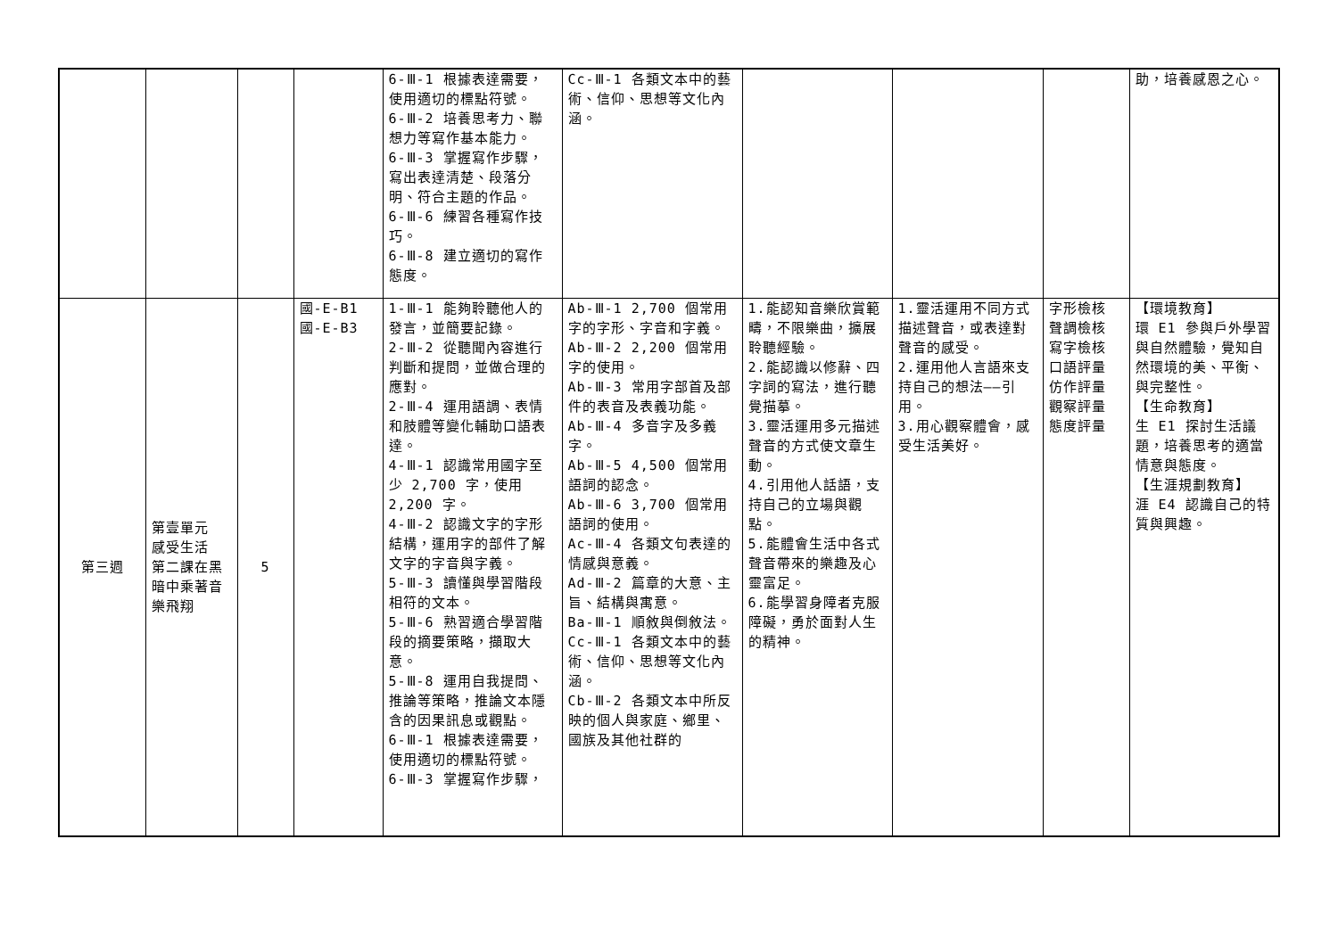| | | | | 6-Ⅲ-1 根據表達需要，使用適切的標點符號。 6-Ⅲ-2 培養思考力、聯想力等寫作基本能力。 6-Ⅲ-3 掌握寫作步驟，寫出表達清楚、段落分明、符合主題的作品。 6-Ⅲ-6 練習各種寫作技巧。 6-Ⅲ-8 建立適切的寫作態度。 | Cc-Ⅲ-1 各類文本中的藝術、信仰、思想等文化內涵。 | | | | 助，培養感恩之心。 |
| 第三週 | 第壹單元 感受生活 第二課在黑暗中乘著音樂飛翔 | 5 | 國-E-B1 國-E-B3 | 1-Ⅲ-1 能夠聆聽他人的發言，並簡要記錄。 2-Ⅲ-2 從聽聞內容進行判斷和提問，並做合理的應對。 2-Ⅲ-4 運用語調、表情和肢體等變化輔助口語表達。 4-Ⅲ-1 認識常用國字至少 2,700 字，使用 2,200 字。 4-Ⅲ-2 認識文字的字形結構，運用字的部件了解文字的字音與字義。 5-Ⅲ-3 讀懂與學習階段相符的文本。 5-Ⅲ-6 熟習適合學習階段的摘要策略，擷取大意。 5-Ⅲ-8 運用自我提問、推論等策略，推論文本隱含的因果訊息或觀點。 6-Ⅲ-1 根據表達需要，使用適切的標點符號。 6-Ⅲ-3 掌握寫作步驟， | Ab-Ⅲ-1 2,700 個常用字的字形、字音和字義。 Ab-Ⅲ-2 2,200 個常用字的使用。 Ab-Ⅲ-3 常用字部首及部件的表音及表義功能。 Ab-Ⅲ-4 多音字及多義字。 Ab-Ⅲ-5 4,500 個常用語詞的認念。 Ab-Ⅲ-6 3,700 個常用語詞的使用。 Ac-Ⅲ-4 各類文句表達的情感與意義。 Ad-Ⅲ-2 篇章的大意、主旨、結構與寓意。 Ba-Ⅲ-1 順敘與倒敘法。 Cc-Ⅲ-1 各類文本中的藝術、信仰、思想等文化內涵。 Cb-Ⅲ-2 各類文本中所反映的個人與家庭、鄉里、國族及其他社群的 | 1.能認知音樂欣賞範疇，不限樂曲，擴展聆聽經驗。 2.能認識以修辭、四字詞的寫法，進行聽覺描摹。 3.靈活運用多元描述聲音的方式使文章生動。 4.引用他人話語，支持自己的立場與觀點。 5.能體會生活中各式聲音帶來的樂趣及心靈富足。 6.能學習身障者克服障礙，勇於面對人生的精神。 | 1.靈活運用不同方式描述聲音，或表達對聲音的感受。 2.運用他人言語來支持自己的想法——引用。 3.用心觀察體會，感受生活美好。 | 字形檢核 聲調檢核 寫字檢核 口語評量 仿作評量 觀察評量 態度評量 | 【環境教育】 環 E1 參與戶外學習與自然體驗，覺知自然環境的美、平衡、與完整性。 【生命教育】 生 E1 探討生活議題，培養思考的適當情意與態度。 【生涯規劃教育】 涯 E4 認識自己的特質與興趣。 |